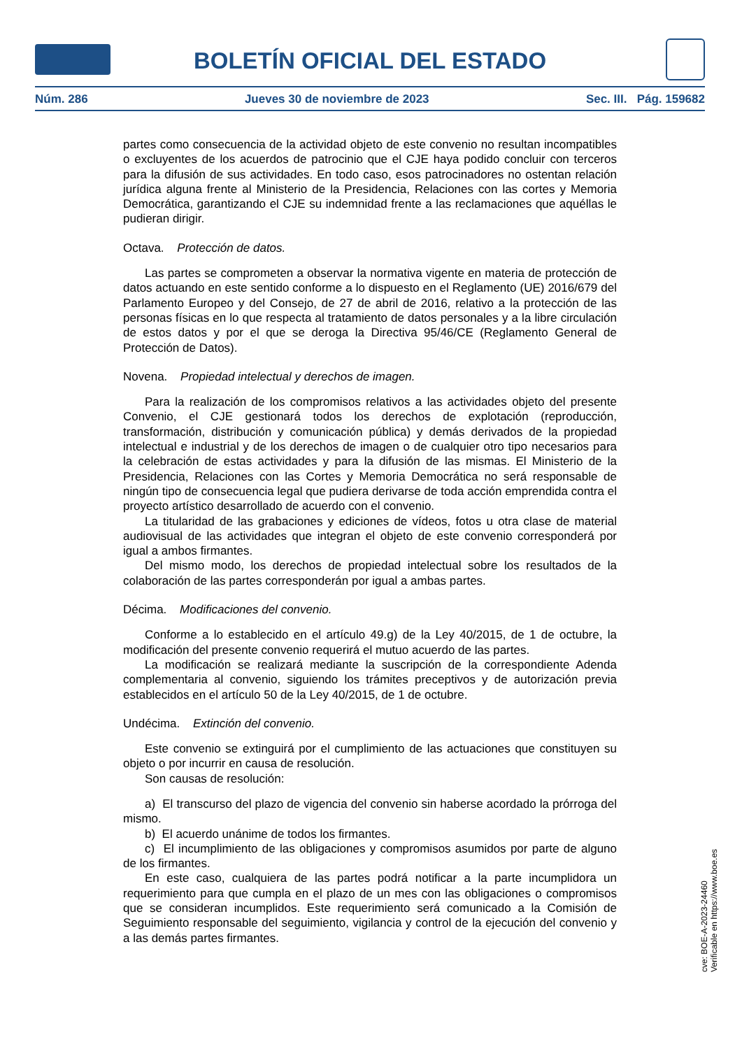BOLETÍN OFICIAL DEL ESTADO
Núm. 286 Jueves 30 de noviembre de 2023 Sec. III. Pág. 159682
partes como consecuencia de la actividad objeto de este convenio no resultan incompatibles o excluyentes de los acuerdos de patrocinio que el CJE haya podido concluir con terceros para la difusión de sus actividades. En todo caso, esos patrocinadores no ostentan relación jurídica alguna frente al Ministerio de la Presidencia, Relaciones con las cortes y Memoria Democrática, garantizando el CJE su indemnidad frente a las reclamaciones que aquéllas le pudieran dirigir.
Octava. Protección de datos.
Las partes se comprometen a observar la normativa vigente en materia de protección de datos actuando en este sentido conforme a lo dispuesto en el Reglamento (UE) 2016/679 del Parlamento Europeo y del Consejo, de 27 de abril de 2016, relativo a la protección de las personas físicas en lo que respecta al tratamiento de datos personales y a la libre circulación de estos datos y por el que se deroga la Directiva 95/46/CE (Reglamento General de Protección de Datos).
Novena. Propiedad intelectual y derechos de imagen.
Para la realización de los compromisos relativos a las actividades objeto del presente Convenio, el CJE gestionará todos los derechos de explotación (reproducción, transformación, distribución y comunicación pública) y demás derivados de la propiedad intelectual e industrial y de los derechos de imagen o de cualquier otro tipo necesarios para la celebración de estas actividades y para la difusión de las mismas. El Ministerio de la Presidencia, Relaciones con las Cortes y Memoria Democrática no será responsable de ningún tipo de consecuencia legal que pudiera derivarse de toda acción emprendida contra el proyecto artístico desarrollado de acuerdo con el convenio.
La titularidad de las grabaciones y ediciones de vídeos, fotos u otra clase de material audiovisual de las actividades que integran el objeto de este convenio corresponderá por igual a ambos firmantes.
Del mismo modo, los derechos de propiedad intelectual sobre los resultados de la colaboración de las partes corresponderán por igual a ambas partes.
Décima. Modificaciones del convenio.
Conforme a lo establecido en el artículo 49.g) de la Ley 40/2015, de 1 de octubre, la modificación del presente convenio requerirá el mutuo acuerdo de las partes.
La modificación se realizará mediante la suscripción de la correspondiente Adenda complementaria al convenio, siguiendo los trámites preceptivos y de autorización previa establecidos en el artículo 50 de la Ley 40/2015, de 1 de octubre.
Undécima. Extinción del convenio.
Este convenio se extinguirá por el cumplimiento de las actuaciones que constituyen su objeto o por incurrir en causa de resolución.
Son causas de resolución:
a) El transcurso del plazo de vigencia del convenio sin haberse acordado la prórroga del mismo.
b) El acuerdo unánime de todos los firmantes.
c) El incumplimiento de las obligaciones y compromisos asumidos por parte de alguno de los firmantes.
En este caso, cualquiera de las partes podrá notificar a la parte incumplidora un requerimiento para que cumpla en el plazo de un mes con las obligaciones o compromisos que se consideran incumplidos. Este requerimiento será comunicado a la Comisión de Seguimiento responsable del seguimiento, vigilancia y control de la ejecución del convenio y a las demás partes firmantes.
cve: BOE-A-2023-24460
Verificable en https://www.boe.es